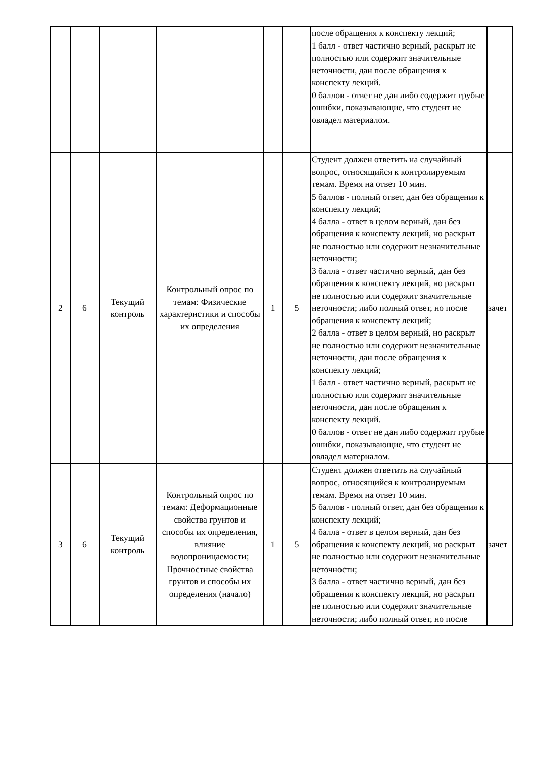| | | | | | | после обращения к конспекту лекций; 1 балл - ответ частично верный, раскрыт не полностью или содержит значительные неточности, дан после обращения к конспекту лекций. 0 баллов - ответ не дан либо содержит грубые ошибки, показывающие, что студент не овладел материалом. | |
| 2 | 6 | Текущий контроль | Контрольный опрос по темам: Физические характеристики и способы их определения | 1 | 5 | Студент должен ответить на случайный вопрос, относящийся к контролируемым темам. Время на ответ 10 мин. 5 баллов - полный ответ, дан без обращения к конспекту лекций; 4 балла - ответ в целом верный, дан без обращения к конспекту лекций, но раскрыт не полностью или содержит незначительные неточности; 3 балла - ответ частично верный, дан без обращения к конспекту лекций, но раскрыт не полностью или содержит значительные неточности; либо полный ответ, но после обращения к конспекту лекций; 2 балла - ответ в целом верный, но раскрыт не полностью или содержит незначительные неточности, дан после обращения к конспекту лекций; 1 балл - ответ частично верный, раскрыт не полностью или содержит значительные неточности, дан после обращения к конспекту лекций. 0 баллов - ответ не дан либо содержит грубые ошибки, показывающие, что студент не овладел материалом. | зачет |
| 3 | 6 | Текущий контроль | Контрольный опрос по темам: Деформационные свойства грунтов и способы их определения, влияние водопроницаемости; Прочностные свойства грунтов и способы их определения (начало) | 1 | 5 | Студент должен ответить на случайный вопрос, относящийся к контролируемым темам. Время на ответ 10 мин. 5 баллов - полный ответ, дан без обращения к конспекту лекций; 4 балла - ответ в целом верный, дан без обращения к конспекту лекций, но раскрыт не полностью или содержит незначительные неточности; 3 балла - ответ частично верный, дан без обращения к конспекту лекций, но раскрыт не полностью или содержит значительные неточности; либо полный ответ, но после | зачет |